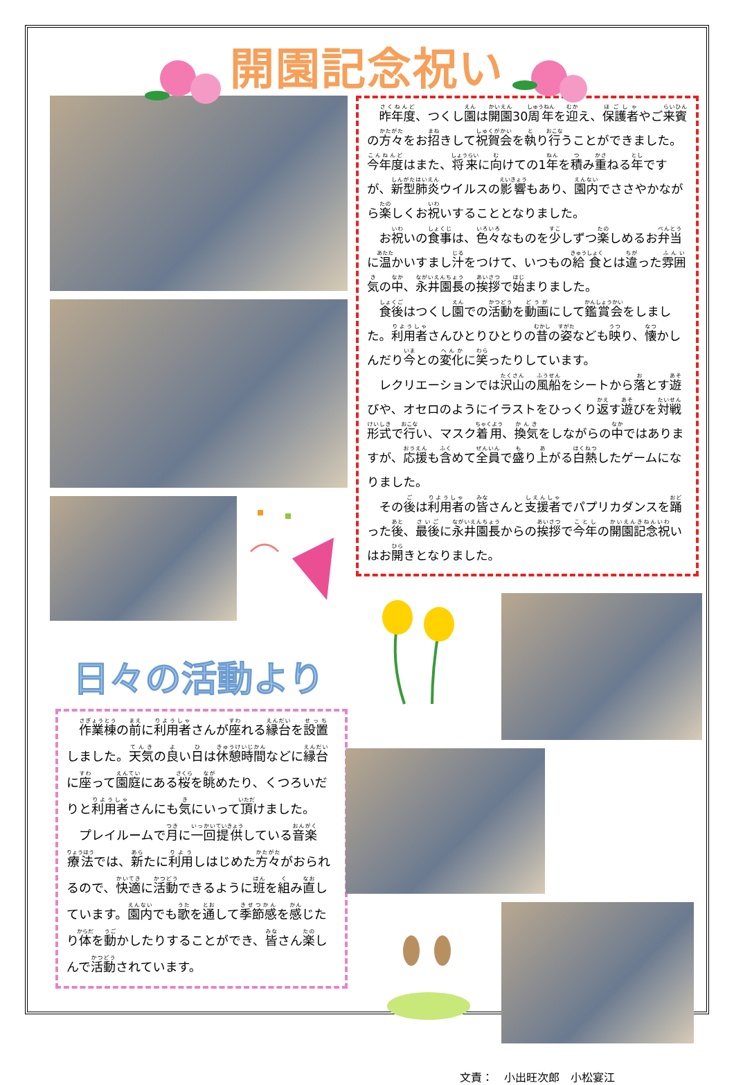開園記念祝い
昨年度、つくし園は開園30周年を迎え、保護者やご来賓の方々をお招きして祝賀会を執り行うことができました。今年度はまた、将来に向けての1年を積み重ねる年ですが、新型肺炎ウイルスの影響もあり、園内でささやかながら楽しくお祝いすることとなりました。
お祝いの食事は、色々なものを少しずつ楽しめるお弁当に温かいすまし汁をつけて、いつもの給食とは違った雰囲気の中、永井園長の挨拶で始まりました。
食後はつくし園での活動を動画にして鑑賞会をしました。利用者さんひとりひとりの昔の姿なども映り、懐かしんだり今との変化に笑ったりしています。
レクリエーションでは沢山の風船をシートから落とす遊びや、オセロのようにイラストをひっくり返す遊びを対戦形式で行い、マスク着用、換気をしながらの中ではありますが、応援も含めて全員で盛り上がる白熱したゲームになりました。
その後は利用者の皆さんと支援者でパプリカダンスを踊った後、最後に永井園長からの挨拶で今年の開園記念祝いはお開きとなりました。
日々の活動より
作業棟の前に利用者さんが座れる縁台を設置しました。天気の良い日は休憩時間などに縁台に座って園庭にある桜を眺めたり、くつろいだりと利用者さんにも気にいって頂けました。
プレイルームで月に一回提供している音楽療法では、新たに利用しはじめた方々がおられるので、快適に活動できるように班を組み直しています。園内でも歌を通して季節感を感じたり体を動かしたりすることができ、皆さん楽しんで活動されています。
文責：　小出旺次郎　小松宴江